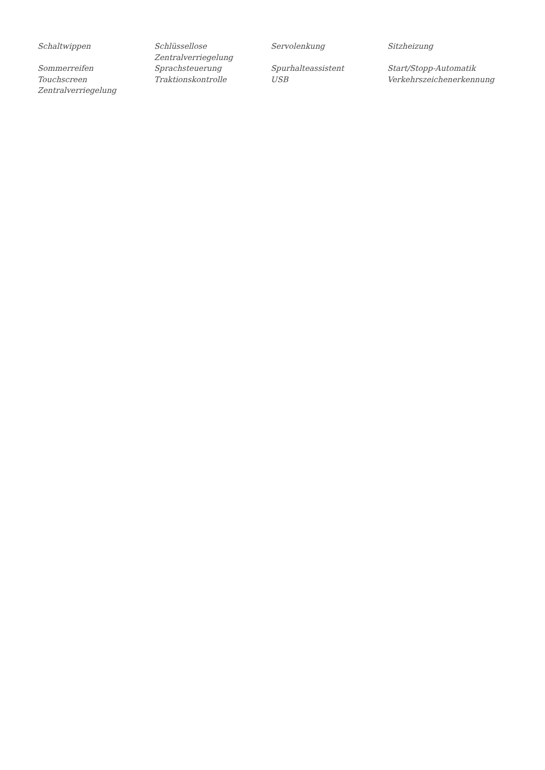| Schaltwippen | Schlüssellose Zentralverriegelung | Servolenkung | Sitzheizung |
| Sommerreifen | Sprachsteuerung | Spurhalteassistent | Start/Stopp-Automatik |
| Touchscreen | Traktionskontrolle | USB | Verkehrszeichenerkennung |
| Zentralverriegelung | | | |